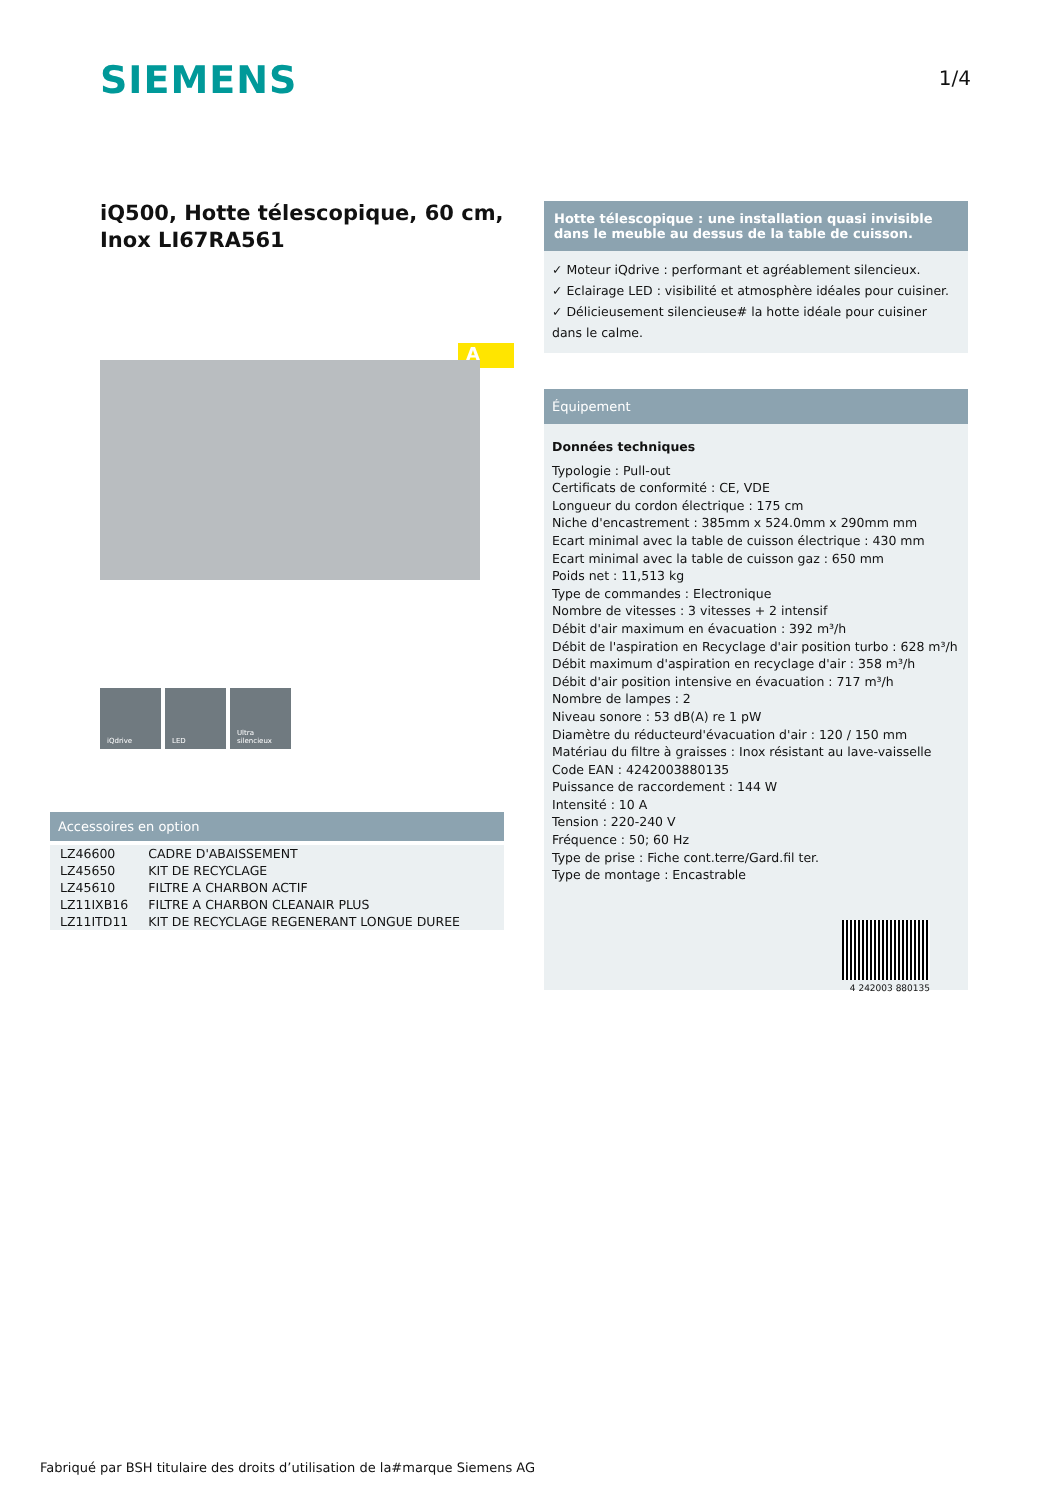SIEMENS 1/4
iQ500, Hotte télescopique, 60 cm, Inox LI67RA561
A
iQdrive LED Ultra silencieux
Accessoires en option
| LZ46600 | CADRE D'ABAISSEMENT |
| LZ45650 | KIT DE RECYCLAGE |
| LZ45610 | FILTRE A CHARBON ACTIF |
| LZ11IXB16 | FILTRE A CHARBON CLEANAIR PLUS |
| LZ11ITD11 | KIT DE RECYCLAGE REGENERANT LONGUE DUREE |
Hotte télescopique : une installation quasi invisible dans le meuble au dessus de la table de cuisson.
✓ Moteur iQdrive : performant et agréablement silencieux.
✓ Eclairage LED : visibilité et atmosphère idéales pour cuisiner.
✓ Délicieusement silencieuse# la hotte idéale pour cuisiner dans le calme.
Équipement
Données techniques
Typologie : Pull-out
Certificats de conformité : CE, VDE
Longueur du cordon électrique : 175 cm
Niche d'encastrement : 385mm x 524.0mm x 290mm mm
Ecart minimal avec la table de cuisson électrique : 430 mm
Ecart minimal avec la table de cuisson gaz : 650 mm
Poids net : 11,513 kg
Type de commandes : Electronique
Nombre de vitesses : 3 vitesses + 2 intensif
Débit d'air maximum en évacuation : 392 m³/h
Débit de l'aspiration en Recyclage d'air position turbo : 628 m³/h
Débit maximum d'aspiration en recyclage d'air : 358 m³/h
Débit d'air position intensive en évacuation : 717 m³/h
Nombre de lampes : 2
Niveau sonore : 53 dB(A) re 1 pW
Diamètre du réducteurd'évacuation d'air : 120 / 150 mm
Matériau du filtre à graisses : Inox résistant au lave-vaisselle
Code EAN : 4242003880135
Puissance de raccordement : 144 W
Intensité : 10 A
Tension : 220-240 V
Fréquence : 50; 60 Hz
Type de prise : Fiche cont.terre/Gard.fil ter.
Type de montage : Encastrable
4 242003 880135
Fabriqué par BSH titulaire des droits d’utilisation de la#marque Siemens AG